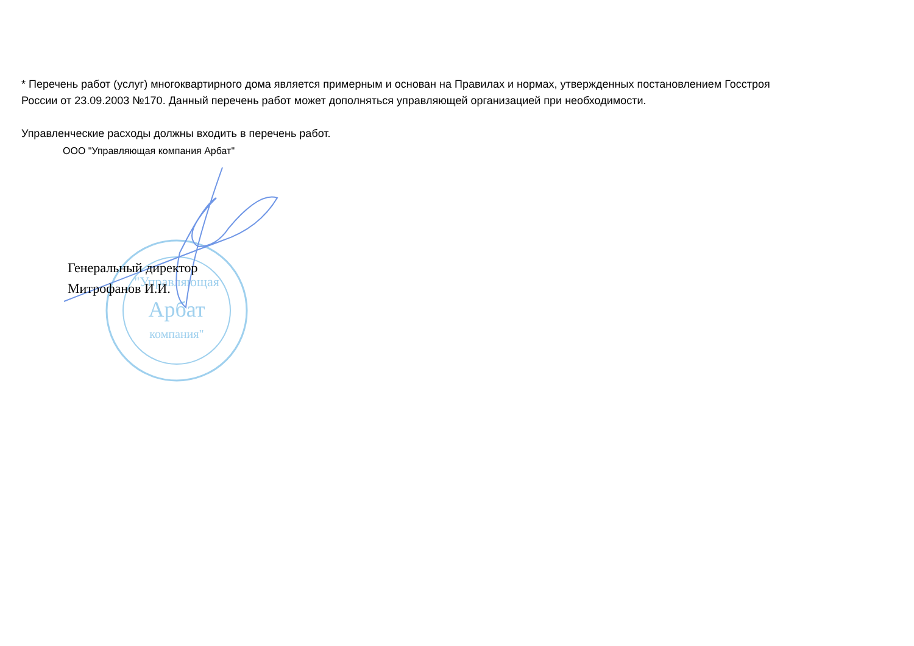* Перечень работ (услуг) многоквартирного дома является примерным и основан на Правилах и нормах, утвержденных постановлением Госстроя
России от 23.09.2003 №170. Данный перечень работ может дополняться управляющей организацией при необходимости.
Управленческие расходы должны входить в перечень работ.
ООО "Управляющая компания Арбат"
"Управляющая
Арбат
компания"
Генеральный директор
Митрофанов И.И.